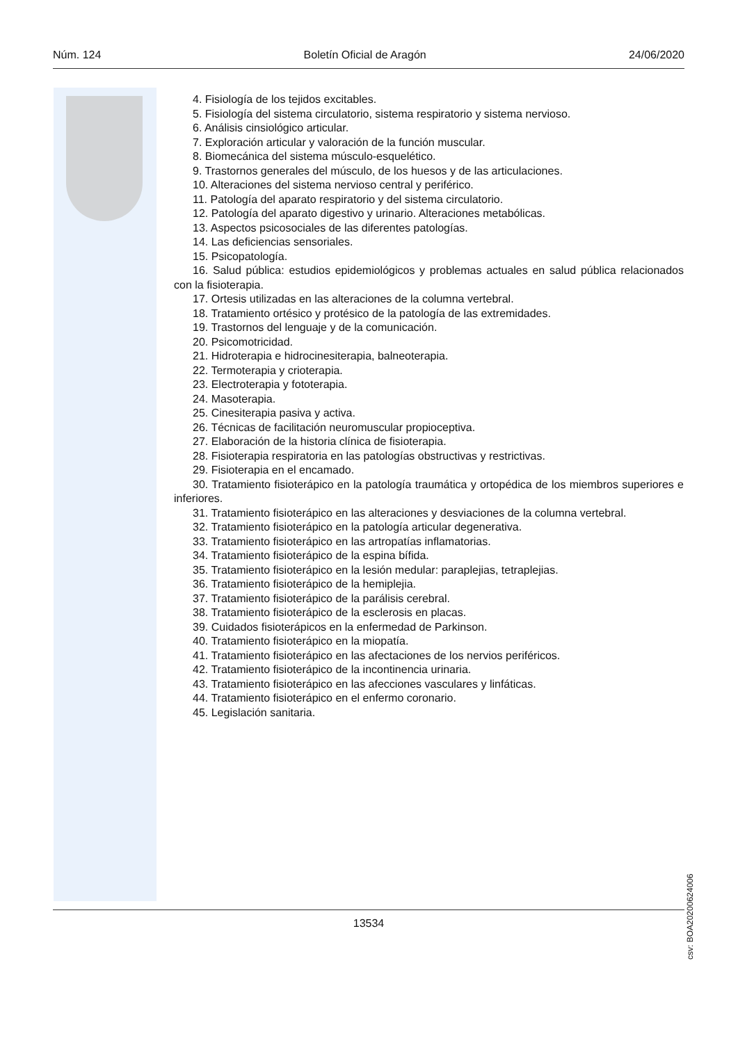Núm. 124 Boletín Oficial de Aragón 24/06/2020
4. Fisiología de los tejidos excitables.
5. Fisiología del sistema circulatorio, sistema respiratorio y sistema nervioso.
6. Análisis cinsiológico articular.
7. Exploración articular y valoración de la función muscular.
8. Biomecánica del sistema músculo-esquelético.
9. Trastornos generales del músculo, de los huesos y de las articulaciones.
10. Alteraciones del sistema nervioso central y periférico.
11. Patología del aparato respiratorio y del sistema circulatorio.
12. Patología del aparato digestivo y urinario. Alteraciones metabólicas.
13. Aspectos psicosociales de las diferentes patologías.
14. Las deficiencias sensoriales.
15. Psicopatología.
16. Salud pública: estudios epidemiológicos y problemas actuales en salud pública relacionados con la fisioterapia.
17. Ortesis utilizadas en las alteraciones de la columna vertebral.
18. Tratamiento ortésico y protésico de la patología de las extremidades.
19. Trastornos del lenguaje y de la comunicación.
20. Psicomotricidad.
21. Hidroterapia e hidrocinesiterapia, balneoterapia.
22. Termoterapia y crioterapia.
23. Electroterapia y fototerapia.
24. Masoterapia.
25. Cinesiterapia pasiva y activa.
26. Técnicas de facilitación neuromuscular propioceptiva.
27. Elaboración de la historia clínica de fisioterapia.
28. Fisioterapia respiratoria en las patologías obstructivas y restrictivas.
29. Fisioterapia en el encamado.
30. Tratamiento fisioterápico en la patología traumática y ortopédica de los miembros superiores e inferiores.
31. Tratamiento fisioterápico en las alteraciones y desviaciones de la columna vertebral.
32. Tratamiento fisioterápico en la patología articular degenerativa.
33. Tratamiento fisioterápico en las artropatías inflamatorias.
34. Tratamiento fisioterápico de la espina bífida.
35. Tratamiento fisioterápico en la lesión medular: paraplejias, tetraplejias.
36. Tratamiento fisioterápico de la hemiplejia.
37. Tratamiento fisioterápico de la parálisis cerebral.
38. Tratamiento fisioterápico de la esclerosis en placas.
39. Cuidados fisioterápicos en la enfermedad de Parkinson.
40. Tratamiento fisioterápico en la miopatía.
41. Tratamiento fisioterápico en las afectaciones de los nervios periféricos.
42. Tratamiento fisioterápico de la incontinencia urinaria.
43. Tratamiento fisioterápico en las afecciones vasculares y linfáticas.
44. Tratamiento fisioterápico en el enfermo coronario.
45. Legislación sanitaria.
csv: BOA20200624006
13534